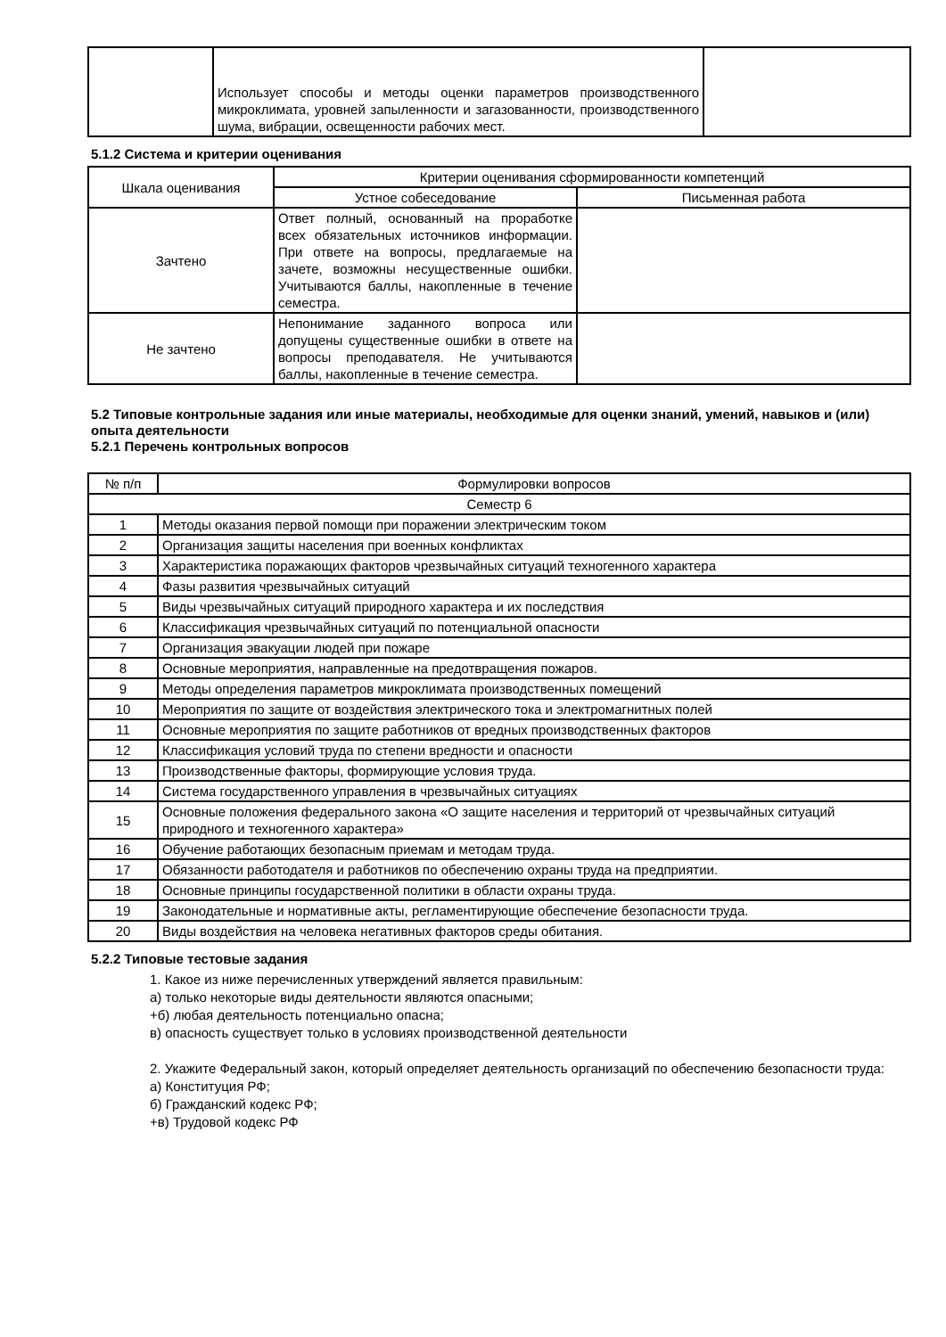| | Использует способы и методы оценки параметров производственного микроклимата, уровней запыленности и загазованности, производственного шума, вибрации, освещенности рабочих мест. | |
5.1.2 Система и критерии оценивания
| Шкала оценивания | Критерии оценивания сформированности компетенций | |
| | Устное собеседование | Письменная работа |
| Зачтено | Ответ полный, основанный на проработке всех обязательных источников информации. При ответе на вопросы, предлагаемые на зачете, возможны несущественные ошибки. Учитываются баллы, накопленные в течение семестра. | |
| Не зачтено | Непонимание заданного вопроса или допущены существенные ошибки в ответе на вопросы преподавателя. Не учитываются баллы, накопленные в течение семестра. | |
5.2 Типовые контрольные задания или иные материалы, необходимые для оценки знаний, умений, навыков и (или) опыта деятельности
5.2.1 Перечень контрольных вопросов
| № п/п | Формулировки вопросов |
| Семестр 6 | |
| 1 | Методы оказания первой помощи при поражении электрическим током |
| 2 | Организация защиты населения при военных конфликтах |
| 3 | Характеристика поражающих факторов чрезвычайных ситуаций техногенного характера |
| 4 | Фазы развития чрезвычайных ситуаций |
| 5 | Виды чрезвычайных ситуаций природного характера и их последствия |
| 6 | Классификация чрезвычайных ситуаций по потенциальной опасности |
| 7 | Организация эвакуации людей при пожаре |
| 8 | Основные мероприятия, направленные на предотвращения пожаров. |
| 9 | Методы определения параметров микроклимата производственных помещений |
| 10 | Мероприятия по защите от воздействия электрического тока и электромагнитных полей |
| 11 | Основные мероприятия по защите работников от вредных производственных факторов |
| 12 | Классификация условий труда по степени вредности и опасности |
| 13 | Производственные факторы, формирующие условия труда. |
| 14 | Система государственного управления в чрезвычайных ситуациях |
| 15 | Основные положения федерального закона «О защите населения и территорий от чрезвычайных ситуаций природного и техногенного характера» |
| 16 | Обучение работающих безопасным приемам и методам труда. |
| 17 | Обязанности работодателя и работников по обеспечению охраны труда на предприятии. |
| 18 | Основные принципы государственной политики в области охраны труда. |
| 19 | Законодательные и нормативные акты, регламентирующие обеспечение безопасности труда. |
| 20 | Виды воздействия на человека негативных факторов среды обитания. |
5.2.2 Типовые тестовые задания
1. Какое из ниже перечисленных утверждений является правильным:
а) только некоторые виды деятельности являются опасными;
+б) любая деятельность потенциально опасна;
в) опасность существует только в условиях производственной деятельности
2. Укажите Федеральный закон, который определяет деятельность организаций по обеспечению безопасности труда:
а) Конституция РФ;
б) Гражданский кодекс РФ;
+в) Трудовой кодекс РФ